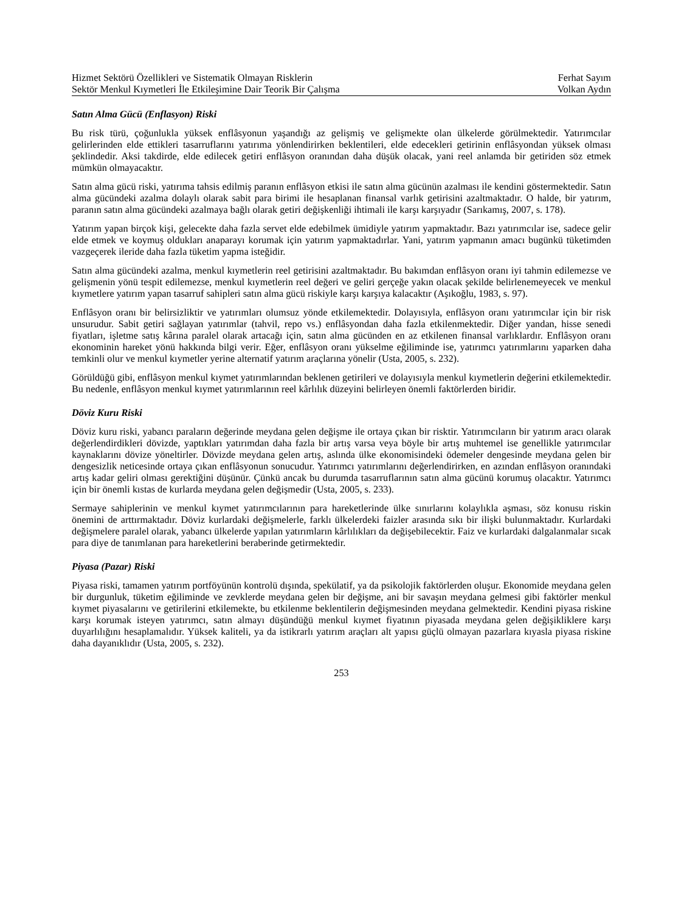Hizmet Sektörü Özellikleri ve Sistematik Olmayan Risklerin
Sektör Menkul Kıymetleri İle Etkileşimine Dair Teorik Bir Çalışma
Ferhat Sayım
Volkan Aydın
Satın Alma Gücü (Enflasyon) Riski
Bu risk türü, çoğunlukla yüksek enflâsyonun yaşandığı az gelişmiş ve gelişmekte olan ülkelerde görülmektedir. Yatırımcılar gelirlerinden elde ettikleri tasarruflarını yatırıma yönlendirirken beklentileri, elde edecekleri getirinin enflâsyondan yüksek olması şeklindedir. Aksi takdirde, elde edilecek getiri enflâsyon oranından daha düşük olacak, yani reel anlamda bir getiriden söz etmek mümkün olmayacaktır.
Satın alma gücü riski, yatırıma tahsis edilmiş paranın enflâsyon etkisi ile satın alma gücünün azalması ile kendini göstermektedir. Satın alma gücündeki azalma dolaylı olarak sabit para birimi ile hesaplanan finansal varlık getirisini azaltmaktadır. O halde, bir yatırım, paranın satın alma gücündeki azalmaya bağlı olarak getiri değişkenliği ihtimali ile karşı karşıyadır (Sarıkamış, 2007, s. 178).
Yatırım yapan birçok kişi, gelecekte daha fazla servet elde edebilmek ümidiyle yatırım yapmaktadır. Bazı yatırımcılar ise, sadece gelir elde etmek ve koymuş oldukları anaparayı korumak için yatırım yapmaktadırlar. Yani, yatırım yapmanın amacı bugünkü tüketimden vazgeçerek ileride daha fazla tüketim yapma isteğidir.
Satın alma gücündeki azalma, menkul kıymetlerin reel getirisini azaltmaktadır. Bu bakımdan enflâsyon oranı iyi tahmin edilemezse ve gelişmenin yönü tespit edilemezse, menkul kıymetlerin reel değeri ve geliri gerçeğe yakın olacak şekilde belirlenemeyecek ve menkul kıymetlere yatırım yapan tasarruf sahipleri satın alma gücü riskiyle karşı karşıya kalacaktır (Aşıkoğlu, 1983, s. 97).
Enflâsyon oranı bir belirsizliktir ve yatırımları olumsuz yönde etkilemektedir. Dolayısıyla, enflâsyon oranı yatırımcılar için bir risk unsurudur. Sabit getiri sağlayan yatırımlar (tahvil, repo vs.) enflâsyondan daha fazla etkilenmektedir. Diğer yandan, hisse senedi fiyatları, işletme satış kârına paralel olarak artacağı için, satın alma gücünden en az etkilenen finansal varlıklardır. Enflâsyon oranı ekonominin hareket yönü hakkında bilgi verir. Eğer, enflâsyon oranı yükselme eğiliminde ise, yatırımcı yatırımlarını yaparken daha temkinli olur ve menkul kıymetler yerine alternatif yatırım araçlarına yönelir (Usta, 2005, s. 232).
Görüldüğü gibi, enflâsyon menkul kıymet yatırımlarından beklenen getirileri ve dolayısıyla menkul kıymetlerin değerini etkilemektedir. Bu nedenle, enflâsyon menkul kıymet yatırımlarının reel kârlılık düzeyini belirleyen önemli faktörlerden biridir.
Döviz Kuru Riski
Döviz kuru riski, yabancı paraların değerinde meydana gelen değişme ile ortaya çıkan bir risktir. Yatırımcıların bir yatırım aracı olarak değerlendirdikleri dövizde, yaptıkları yatırımdan daha fazla bir artış varsa veya böyle bir artış muhtemel ise genellikle yatırımcılar kaynaklarını dövize yöneltirler. Dövizde meydana gelen artış, aslında ülke ekonomisindeki ödemeler dengesinde meydana gelen bir dengesizlik neticesinde ortaya çıkan enflâsyonun sonucudur. Yatırımcı yatırımlarını değerlendirirken, en azından enflâsyon oranındaki artış kadar geliri olması gerektiğini düşünür. Çünkü ancak bu durumda tasarruflarının satın alma gücünü korumuş olacaktır. Yatırımcı için bir önemli kıstas de kurlarda meydana gelen değişmedir (Usta, 2005, s. 233).
Sermaye sahiplerinin ve menkul kıymet yatırımcılarının para hareketlerinde ülke sınırlarını kolaylıkla aşması, söz konusu riskin önemini de arttırmaktadır. Döviz kurlardaki değişmelerle, farklı ülkelerdeki faizler arasında sıkı bir ilişki bulunmaktadır. Kurlardaki değişmelere paralel olarak, yabancı ülkelerde yapılan yatırımların kârlılıkları da değişebilecektir. Faiz ve kurlardaki dalgalanmalar sıcak para diye de tanımlanan para hareketlerini beraberinde getirmektedir.
Piyasa (Pazar) Riski
Piyasa riski, tamamen yatırım portföyünün kontrolü dışında, spekülatif, ya da psikolojik faktörlerden oluşur. Ekonomide meydana gelen bir durgunluk, tüketim eğiliminde ve zevklerde meydana gelen bir değişme, ani bir savaşın meydana gelmesi gibi faktörler menkul kıymet piyasalarını ve getirilerini etkilemekte, bu etkilenme beklentilerin değişmesinden meydana gelmektedir. Kendini piyasa riskine karşı korumak isteyen yatırımcı, satın almayı düşündüğü menkul kıymet fiyatının piyasada meydana gelen değişikliklere karşı duyarlılığını hesaplamalıdır. Yüksek kaliteli, ya da istikrarlı yatırım araçları alt yapısı güçlü olmayan pazarlara kıyasla piyasa riskine daha dayanıklıdır (Usta, 2005, s. 232).
253